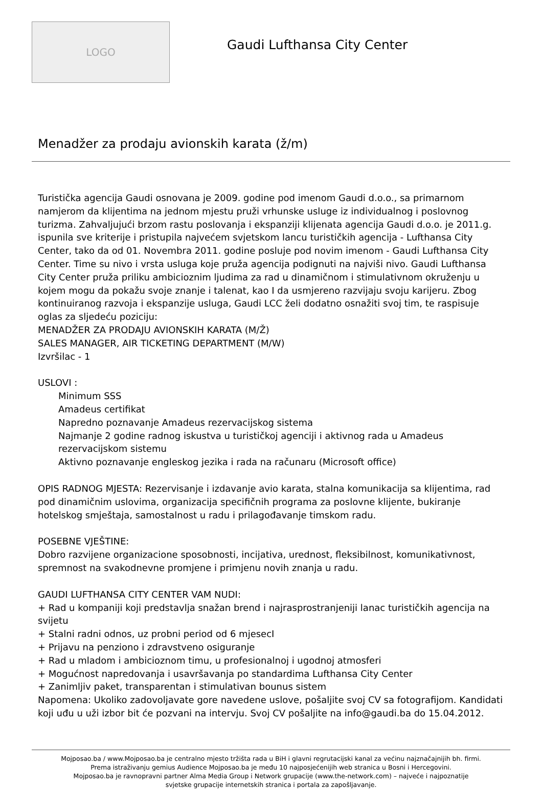LOGO
Gaudi Lufthansa City Center
Menadžer za prodaju avionskih karata (ž/m)
Turistička agencija Gaudi osnovana je 2009. godine pod imenom Gaudi d.o.o., sa primarnom namjerom da klijentima na jednom mjestu pruži vrhunske usluge iz individualnog i poslovnog turizma. Zahvaljujući brzom rastu poslovanja i ekspanziji klijenata agencija Gaudi d.o.o. je 2011.g. ispunila sve kriterije i pristupila najvećem svjetskom lancu turističkih agencija - Lufthansa City Center, tako da od 01. Novembra 2011. godine posluje pod novim imenom - Gaudi Lufthansa City Center. Time su nivo i vrsta usluga koje pruža agencija podignuti na najviši nivo. Gaudi Lufthansa City Center pruža priliku ambicioznim ljudima za rad u dinamičnom i stimulativnom okruženju u kojem mogu da pokažu svoje znanje i talenat, kao I da usmjereno razvijaju svoju karijeru. Zbog kontinuiranog razvoja i ekspanzije usluga, Gaudi LCC želi dodatno osnažiti svoj tim, te raspisuje oglas za sljedeću poziciju:
MENADŽER ZA PRODAJU AVIONSKIH KARATA (M/Ž)
SALES MANAGER, AIR TICKETING DEPARTMENT (M/W)
Izvršilac - 1
USLOVI :
Minimum SSS
Amadeus certifikat
Napredno poznavanje Amadeus rezervacijskog sistema
Najmanje 2 godine radnog iskustva u turističkoj agenciji i aktivnog rada u Amadeus rezervacijskom sistemu
Aktivno poznavanje engleskog jezika i rada na računaru (Microsoft office)
OPIS RADNOG MJESTA: Rezervisanje i izdavanje avio karata, stalna komunikacija sa klijentima, rad pod dinamičnim uslovima, organizacija specifičnih programa za poslovne klijente, bukiranje hotelskog smještaja, samostalnost u radu i prilagođavanje timskom radu.
POSEBNE VJEŠTINE:
Dobro razvijene organizacione sposobnosti, incijativa, urednost, fleksibilnost, komunikativnost, spremnost na svakodnevne promjene i primjenu novih znanja u radu.
GAUDI LUFTHANSA CITY CENTER VAM NUDI:
+ Rad u kompaniji koji predstavlja snažan brend i najrasprostranjeniji lanac turističkih agencija na svijetu
+ Stalni radni odnos, uz probni period od 6 mjesecI
+ Prijavu na penziono i zdravstveno osiguranje
+ Rad u mladom i ambicioznom timu, u profesionalnoj i ugodnoj atmosferi
+ Mogućnost napredovanja i usavršavanja po standardima Lufthansa City Center
+ Zanimljiv paket, transparentan i stimulativan bounus sistem
Napomena: Ukoliko zadovoljavate gore navedene uslove, pošaljite svoj CV sa fotografijom. Kandidati koji uđu u uži izbor bit će pozvani na intervju. Svoj CV pošaljite na info@gaudi.ba do 15.04.2012.
Mojposao.ba / www.Mojposao.ba je centralno mjesto tržišta rada u BiH i glavni regrutacijski kanal za većinu najznačajnijih bh. firmi.
Prema istraživanju gemius Audience Mojposao.ba je među 10 najposjećenijih web stranica u Bosni i Hercegovini.
Mojposao.ba je ravnopravni partner Alma Media Group i Network grupacije (www.the-network.com) – najveće i najpoznatije
svjetske grupacije internetskih stranica i portala za zapošljavanje.